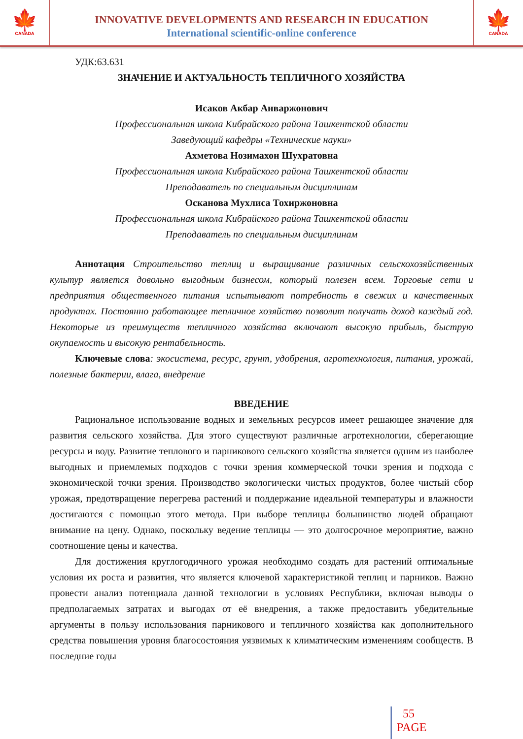🍁
CANADA
INNOVATIVE DEVELOPMENTS AND RESEARCH IN EDUCATION
International scientific-online conference
🍁
CANADA
УДК:63.631
ЗНАЧЕНИЕ И АКТУАЛЬНОСТЬ ТЕПЛИЧНОГО ХОЗЯЙСТВА
Исаков Акбар Анваржонович
Профессиональная школа Кибрайского района Ташкентской области
Заведующий кафедры «Технические науки»
Ахметова Нозимахон Шухратовна
Профессиональная школа Кибрайского района Ташкентской области
Преподаватель по специальным дисциплинам
Осканова Мухлиса Тохиржоновна
Профессиональная школа Кибрайского района Ташкентской области
Преподаватель по специальным дисциплинам
Аннотация Строительство теплиц и выращивание различных сельскохозяйственных культур является довольно выгодным бизнесом, который полезен всем. Торговые сети и предприятия общественного питания испытывают потребность в свежих и качественных продуктах. Постоянно работающее тепличное хозяйство позволит получать доход каждый год. Некоторые из преимуществ тепличного хозяйства включают высокую прибыль, быструю окупаемость и высокую рентабельность.
Ключевые слова: экосистема, ресурс, грунт, удобрения, агротехнология, питания, урожай, полезные бактерии, влага, внедрение
ВВЕДЕНИЕ
Рациональное использование водных и земельных ресурсов имеет решающее значение для развития сельского хозяйства. Для этого существуют различные агротехнологии, сберегающие ресурсы и воду. Развитие теплового и парникового сельского хозяйства является одним из наиболее выгодных и приемлемых подходов с точки зрения коммерческой точки зрения и подхода с экономической точки зрения. Производство экологически чистых продуктов, более чистый сбор урожая, предотвращение перегрева растений и поддержание идеальной температуры и влажности достигаются с помощью этого метода. При выборе теплицы большинство людей обращают внимание на цену. Однако, поскольку ведение теплицы — это долгосрочное мероприятие, важно соотношение цены и качества.
Для достижения круглогодичного урожая необходимо создать для растений оптимальные условия их роста и развития, что является ключевой характеристикой теплиц и парников. Важно провести анализ потенциала данной технологии в условиях Республики, включая выводы о предполагаемых затратах и выгодах от её внедрения, а также предоставить убедительные аргументы в пользу использования парникового и тепличного хозяйства как дополнительного средства повышения уровня благосостояния уязвимых к климатическим изменениям сообществ. В последние годы
55
PAGE